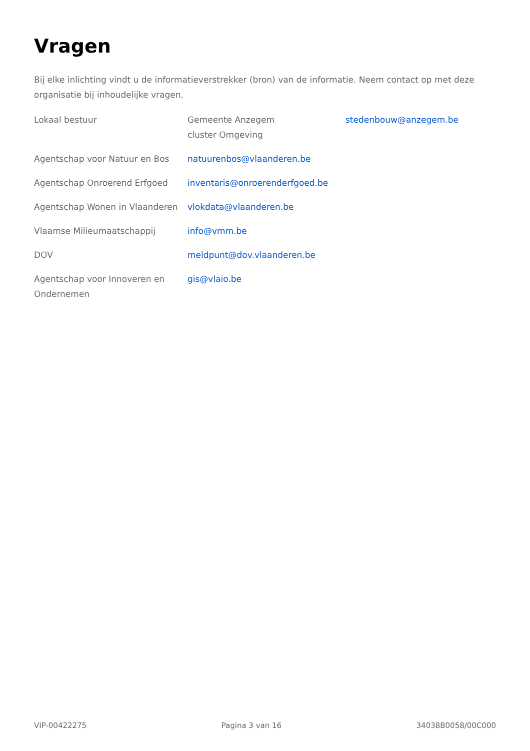Vragen
Bij elke inlichting vindt u de informatieverstrekker (bron) van de informatie. Neem contact op met deze organisatie bij inhoudelijke vragen.
| Lokaal bestuur | Gemeente Anzegem cluster Omgeving | stedenbouw@anzegem.be |
| Agentschap voor Natuur en Bos | natuurenbos@vlaanderen.be | |
| Agentschap Onroerend Erfgoed | inventaris@onroerenderfgoed.be | |
| Agentschap Wonen in Vlaanderen | vlokdata@vlaanderen.be | |
| Vlaamse Milieumaatschappij | info@vmm.be | |
| DOV | meldpunt@dov.vlaanderen.be | |
| Agentschap voor Innoveren en Ondernemen | gis@vlaio.be | |
VIP-00422275 Pagina 3 van 16 34038B0058/00C000